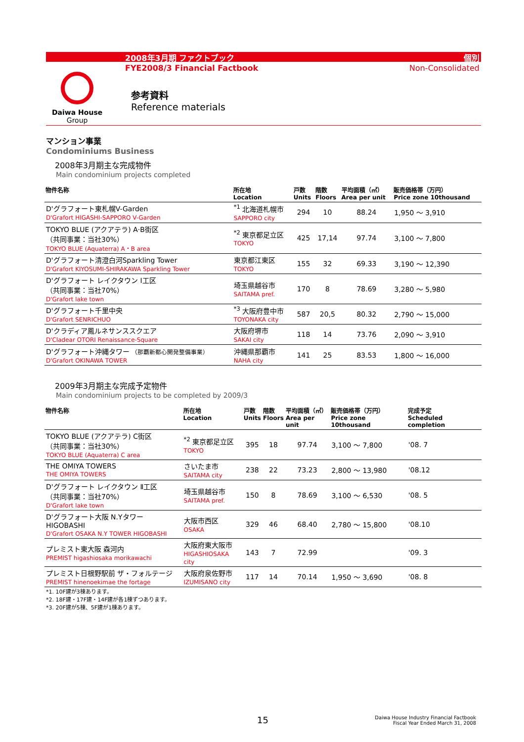2008年3月期 ファクトブック
FYE2008/3 Financial Factbook
個別
Non-Consolidated
Daiwa House
Group
参考資料
Reference materials
マンション事業
Condominiums Business
2008年3月期主な完成物件
Main condominium projects completed
| 物件名称 | 所在地 Location | 戸数 Units | 階数 Floors | 平均面積（㎡） Area per unit | 販売価格帯（万円） Price zone 10thousand |
| --- | --- | --- | --- | --- | --- |
| D'グラフォート東札幌V-Garden D'Grafort HIGASHI-SAPPORO V-Garden | <sup>*1</sup> 北海道札幌市 SAPPORO city | 294 | 10 | 88.24 | 1,950 ～ 3,910 |
| TOKYO BLUE (アクアテラ) A·B街区 （共同事業：当社30%） TOKYO BLUE (Aquaterra) A・B area | <sup>*2</sup> 東京都足立区 TOKYO | 425 | 17,14 | 97.74 | 3,100 ～ 7,800 |
| D'グラフォート清澄白河Sparkling Tower D'Grafort KIYOSUMI-SHIRAKAWA Sparkling Tower | 東京都江東区 TOKYO | 155 | 32 | 69.33 | 3,190 ～ 12,390 |
| D'グラフォート レイクタウン Ⅰ工区 （共同事業：当社70%） D'Grafort lake town | 埼玉県越谷市 SAITAMA pref. | 170 | 8 | 78.69 | 3,280 ～ 5,980 |
| D'グラフォート千里中央 D'Grafort SENRICHUO | <sup>*3</sup> 大阪府豊中市 TOYONAKA city | 587 | 20,5 | 80.32 | 2,790 ～ 15,000 |
| D'クラディア鳳ルネサンススクエア D'Cladear OTORI Renaissance-Square | 大阪府堺市 SAKAI city | 118 | 14 | 73.76 | 2,090 ～ 3,910 |
| D'グラフォート沖縄タワー （那覇新都心開発整備事業） D'Grafort OKINAWA TOWER | 沖縄県那覇市 NAHA city | 141 | 25 | 83.53 | 1,800 ～ 16,000 |
2009年3月期主な完成予定物件
Main condominium projects to be completed by 2009/3
| 物件名称 | 所在地 Location | 戸数 Units | 階数 Floors | 平均面積（㎡） Area per unit | 販売価格帯（万円） Price zone 10thousand | 完成予定 Scheduled completion |
| --- | --- | --- | --- | --- | --- | --- |
| TOKYO BLUE (アクアテラ) C街区 （共同事業：当社30%） TOKYO BLUE (Aquaterra) C area | <sup>*2</sup> 東京都足立区 TOKYO | 395 | 18 | 97.74 | 3,100 ～ 7,800 | '08. 7 |
| THE OMIYA TOWERS THE OMIYA TOWERS | さいたま市 SAITAMA city | 238 | 22 | 73.23 | 2,800 ～ 13,980 | '08.12 |
| D'グラフォート レイクタウン Ⅱ工区 （共同事業：当社70%） D'Grafort lake town | 埼玉県越谷市 SAITAMA pref. | 150 | 8 | 78.69 | 3,100 ～ 6,530 | '08. 5 |
| D'グラフォート大阪 N.Yタワー HIGOBASHI D'Grafort OSAKA N.Y TOWER HIGOBASHI | 大阪市西区 OSAKA | 329 | 46 | 68.40 | 2,780 ～ 15,800 | '08.10 |
| プレミスト東大阪 森河内 PREMIST higashiosaka morikawachi | 大阪府東大阪市 HIGASHIOSAKA city | 143 | 7 | 72.99 | | '09. 3 |
| プレミスト日根野駅前 ザ・フォルテージ PREMIST hinenoekimae the fortage | 大阪府泉佐野市 IZUMISANO city | 117 | 14 | 70.14 | 1,950 ～ 3,690 | '08. 8 |
*1. 10F建が3棟あります。
*2. 18F建・17F建・14F建が各1棟ずつあります。
*3. 20F建が5棟、5F建が1棟あります。
15
Daiwa House Industry Financial Factbook
Fiscal Year Ended March 31, 2008